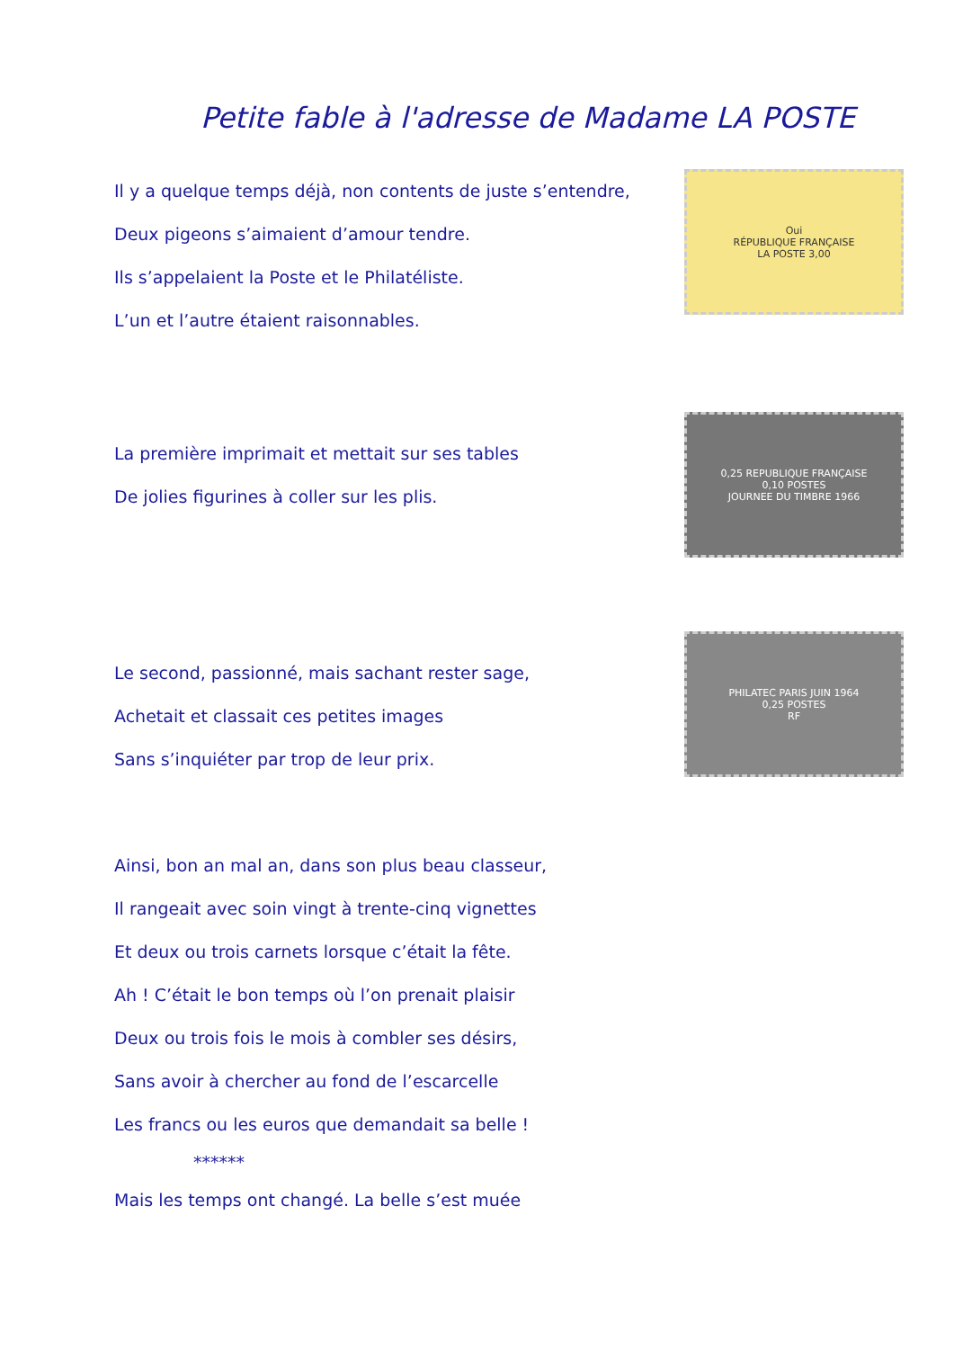Petite fable à l'adresse de Madame LA POSTE
Il y a quelque temps déjà, non contents de juste s’entendre,
Deux pigeons s’aimaient d’amour tendre.
Ils s’appelaient la Poste et le Philatéliste.
L’un et l’autre étaient raisonnables.
Oui
RÉPUBLIQUE FRANÇAISE
LA POSTE 3,00
La première imprimait et mettait sur ses tables
De jolies figurines à coller sur les plis.
0,25 REPUBLIQUE FRANÇAISE
0,10 POSTES
JOURNEE DU TIMBRE 1966
Le second, passionné, mais sachant rester sage,
Achetait et classait ces petites images
Sans s’inquiéter par trop de leur prix.
PHILATEC PARIS JUIN 1964
0,25 POSTES
RF
Ainsi, bon an mal an, dans son plus beau classeur,
Il rangeait avec soin vingt à trente-cinq vignettes
Et deux ou trois carnets lorsque c’était la fête.
Ah ! C’était le bon temps où l’on prenait plaisir
Deux ou trois fois le mois à combler ses désirs,
Sans avoir à chercher au fond de l’escarcelle
Les francs ou les euros que demandait sa belle !
******
Mais les temps ont changé. La belle s’est muée